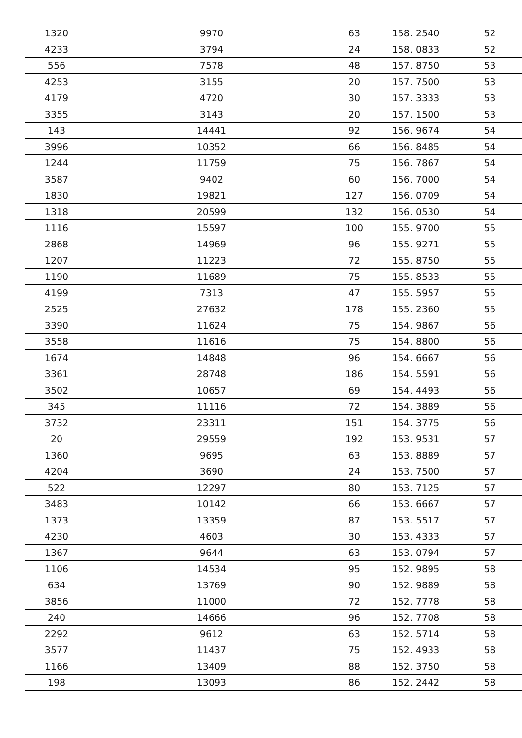| 1320 | 9970 | 63 | 158. 2540 | 52 |
| 4233 | 3794 | 24 | 158. 0833 | 52 |
| 556 | 7578 | 48 | 157. 8750 | 53 |
| 4253 | 3155 | 20 | 157. 7500 | 53 |
| 4179 | 4720 | 30 | 157. 3333 | 53 |
| 3355 | 3143 | 20 | 157. 1500 | 53 |
| 143 | 14441 | 92 | 156. 9674 | 54 |
| 3996 | 10352 | 66 | 156. 8485 | 54 |
| 1244 | 11759 | 75 | 156. 7867 | 54 |
| 3587 | 9402 | 60 | 156. 7000 | 54 |
| 1830 | 19821 | 127 | 156. 0709 | 54 |
| 1318 | 20599 | 132 | 156. 0530 | 54 |
| 1116 | 15597 | 100 | 155. 9700 | 55 |
| 2868 | 14969 | 96 | 155. 9271 | 55 |
| 1207 | 11223 | 72 | 155. 8750 | 55 |
| 1190 | 11689 | 75 | 155. 8533 | 55 |
| 4199 | 7313 | 47 | 155. 5957 | 55 |
| 2525 | 27632 | 178 | 155. 2360 | 55 |
| 3390 | 11624 | 75 | 154. 9867 | 56 |
| 3558 | 11616 | 75 | 154. 8800 | 56 |
| 1674 | 14848 | 96 | 154. 6667 | 56 |
| 3361 | 28748 | 186 | 154. 5591 | 56 |
| 3502 | 10657 | 69 | 154. 4493 | 56 |
| 345 | 11116 | 72 | 154. 3889 | 56 |
| 3732 | 23311 | 151 | 154. 3775 | 56 |
| 20 | 29559 | 192 | 153. 9531 | 57 |
| 1360 | 9695 | 63 | 153. 8889 | 57 |
| 4204 | 3690 | 24 | 153. 7500 | 57 |
| 522 | 12297 | 80 | 153. 7125 | 57 |
| 3483 | 10142 | 66 | 153. 6667 | 57 |
| 1373 | 13359 | 87 | 153. 5517 | 57 |
| 4230 | 4603 | 30 | 153. 4333 | 57 |
| 1367 | 9644 | 63 | 153. 0794 | 57 |
| 1106 | 14534 | 95 | 152. 9895 | 58 |
| 634 | 13769 | 90 | 152. 9889 | 58 |
| 3856 | 11000 | 72 | 152. 7778 | 58 |
| 240 | 14666 | 96 | 152. 7708 | 58 |
| 2292 | 9612 | 63 | 152. 5714 | 58 |
| 3577 | 11437 | 75 | 152. 4933 | 58 |
| 1166 | 13409 | 88 | 152. 3750 | 58 |
| 198 | 13093 | 86 | 152. 2442 | 58 |